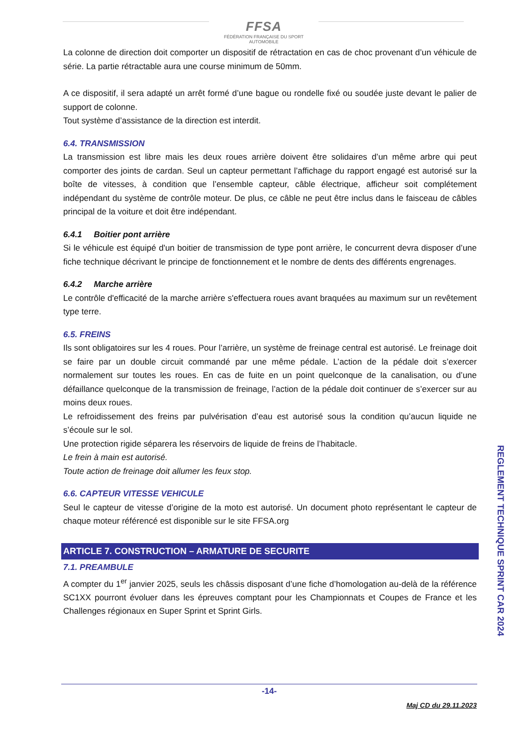FFSA
FÉDÉRATION FRANÇAISE DU SPORT AUTOMOBILE
La colonne de direction doit comporter un dispositif de rétractation en cas de choc provenant d’un véhicule de série. La partie rétractable aura une course minimum de 50mm.
A ce dispositif, il sera adapté un arrêt formé d’une bague ou rondelle fixé ou soudée juste devant le palier de support de colonne.
Tout système d’assistance de la direction est interdit.
6.4. TRANSMISSION
La transmission est libre mais les deux roues arrière doivent être solidaires d’un même arbre qui peut comporter des joints de cardan. Seul un capteur permettant l’affichage du rapport engagé est autorisé sur la boîte de vitesses, à condition que l’ensemble capteur, câble électrique, afficheur soit complétement indépendant du système de contrôle moteur. De plus, ce câble ne peut être inclus dans le faisceau de câbles principal de la voiture et doit être indépendant.
6.4.1 Boitier pont arrière
Si le véhicule est équipé d'un boitier de transmission de type pont arrière, le concurrent devra disposer d’une fiche technique décrivant le principe de fonctionnement et le nombre de dents des différents engrenages.
6.4.2 Marche arrière
Le contrôle d'efficacité de la marche arrière s'effectuera roues avant braquées au maximum sur un revêtement type terre.
6.5. FREINS
Ils sont obligatoires sur les 4 roues. Pour l’arrière, un système de freinage central est autorisé. Le freinage doit se faire par un double circuit commandé par une même pédale. L’action de la pédale doit s’exercer normalement sur toutes les roues. En cas de fuite en un point quelconque de la canalisation, ou d’une défaillance quelconque de la transmission de freinage, l’action de la pédale doit continuer de s’exercer sur au moins deux roues.
Le refroidissement des freins par pulvérisation d’eau est autorisé sous la condition qu’aucun liquide ne s’écoule sur le sol.
Une protection rigide séparera les réservoirs de liquide de freins de l’habitacle.
Le frein à main est autorisé.
Toute action de freinage doit allumer les feux stop.
6.6. CAPTEUR VITESSE VEHICULE
Seul le capteur de vitesse d’origine de la moto est autorisé. Un document photo représentant le capteur de chaque moteur référencé est disponible sur le site FFSA.org
ARTICLE 7. CONSTRUCTION – ARMATURE DE SECURITE
7.1. PREAMBULE
A compter du 1<sup>er</sup> janvier 2025, seuls les châssis disposant d’une fiche d’homologation au-delà de la référence SC1XX pourront évoluer dans les épreuves comptant pour les Championnats et Coupes de France et les Challenges régionaux en Super Sprint et Sprint Girls.
REGLEMENT TECHNIQUE SPRINT CAR 2024
-14-
Maj CD du 29.11.2023